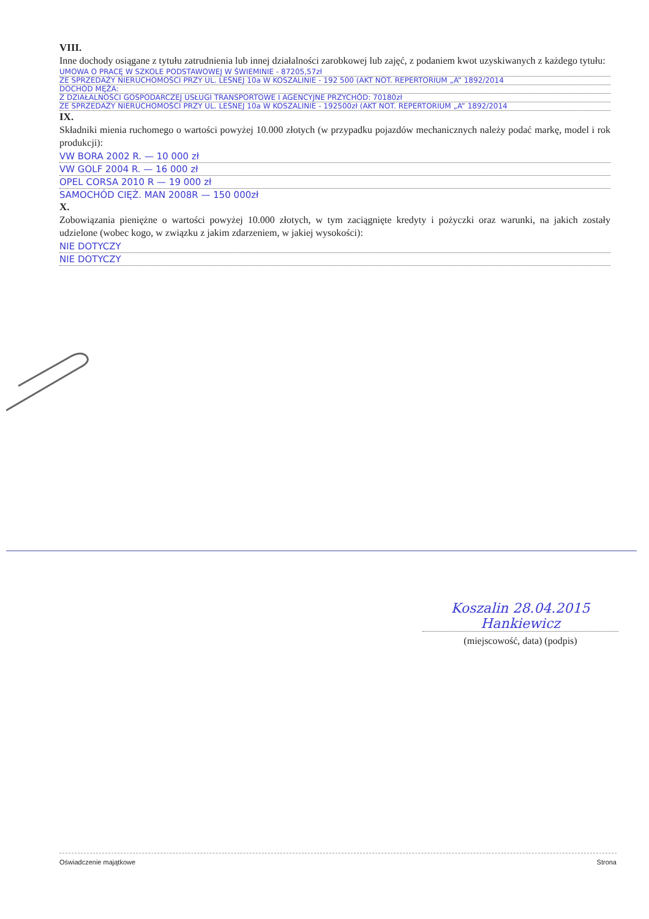VIII.
Inne dochody osiągane z tytułu zatrudnienia lub innej działalności zarobkowej lub zajęć, z podaniem kwot uzyskiwanych z każdego tytułu:
UMOWA O PRACĘ W SZKOLE PODSTAWOWEJ W ŚWIEMINIE - 87205,57zł
ZE SPRZEDAŻY NIERUCHOMOŚCI PRZY UL. LEŚNEJ 10a W KOSZALINIE - 192 500 (AKT NOT. REPERTORIUM „A” 1892/2014
DOCHÓD MĘŻA:
Z DZIAŁALNOŚCI GOSPODARCZEJ USŁUGI TRANSPORTOWE I AGENCYJNE PRZYCHÓD: 70180zł
ZE SPRZEDAŻY NIERUCHOMOŚCI PRZY UL. LEŚNEJ 10a W KOSZALINIE - 192500zł (AKT NOT. REPERTORIUM „A” 1892/2014
IX.
Składniki mienia ruchomego o wartości powyżej 10.000 złotych (w przypadku pojazdów mechanicznych należy podać markę, model i rok produkcji):
VW BORA 2002 R. — 10 000 zł
VW GOLF 2004 R. — 16 000 zł
OPEL CORSA 2010 R — 19 000 zł
SAMOCHÓD CIĘŻ. MAN 2008R — 150 000zł
X.
Zobowiązania pieniężne o wartości powyżej 10.000 złotych, w tym zaciągnięte kredyty i pożyczki oraz warunki, na jakich zostały udzielone (wobec kogo, w związku z jakim zdarzeniem, w jakiej wysokości):
NIE DOTYCZY
NIE DOTYCZY
Koszalin 28.04.2015 Hankiewicz
(miejscowość, data) (podpis)
Oświadczenie majątkowe Strona